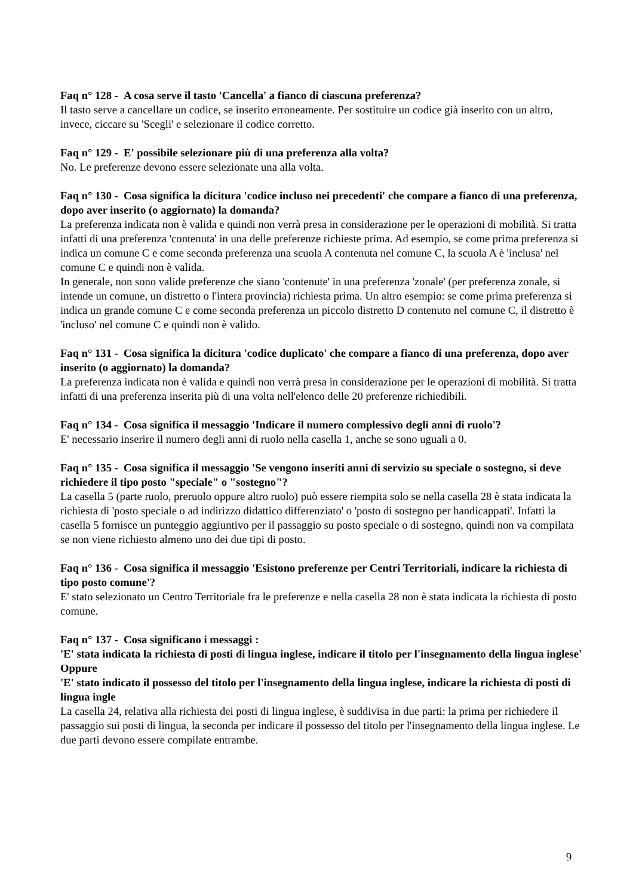Faq n° 128 - A cosa serve il tasto 'Cancella' a fianco di ciascuna preferenza?
Il tasto serve a cancellare un codice, se inserito erroneamente. Per sostituire un codice già inserito con un altro, invece, ciccare su 'Scegli' e selezionare il codice corretto.
Faq n° 129 - E' possibile selezionare più di una preferenza alla volta?
No. Le preferenze devono essere selezionate una alla volta.
Faq n° 130 - Cosa significa la dicitura 'codice incluso nei precedenti' che compare a fianco di una preferenza, dopo aver inserito (o aggiornato) la domanda?
La preferenza indicata non è valida e quindi non verrà presa in considerazione per le operazioni di mobilità. Si tratta infatti di una preferenza 'contenuta' in una delle preferenze richieste prima. Ad esempio, se come prima preferenza si indica un comune C e come seconda preferenza una scuola A contenuta nel comune C, la scuola A è 'inclusa' nel comune C e quindi non è valida.
In generale, non sono valide preferenze che siano 'contenute' in una preferenza 'zonale' (per preferenza zonale, si intende un comune, un distretto o l'intera provincia) richiesta prima. Un altro esempio: se come prima preferenza si indica un grande comune C e come seconda preferenza un piccolo distretto D contenuto nel comune C, il distretto è 'incluso' nel comune C e quindi non è valido.
Faq n° 131 - Cosa significa la dicitura 'codice duplicato' che compare a fianco di una preferenza, dopo aver inserito (o aggiornato) la domanda?
La preferenza indicata non è valida e quindi non verrà presa in considerazione per le operazioni di mobilità. Si tratta infatti di una preferenza inserita più di una volta nell'elenco delle 20 preferenze richiedibili.
Faq n° 134 - Cosa significa il messaggio 'Indicare il numero complessivo degli anni di ruolo'?
E' necessario inserire il numero degli anni di ruolo nella casella 1, anche se sono uguali a 0.
Faq n° 135 - Cosa significa il messaggio 'Se vengono inseriti anni di servizio su speciale o sostegno, si deve richiedere il tipo posto "speciale" o "sostegno"?
La casella 5 (parte ruolo, preruolo oppure altro ruolo) può essere riempita solo se nella casella 28 è stata indicata la richiesta di 'posto speciale o ad indirizzo didattico differenziato' o 'posto di sostegno per handicappati'. Infatti la casella 5 fornisce un punteggio aggiuntivo per il passaggio su posto speciale o di sostegno, quindi non va compilata se non viene richiesto almeno uno dei due tipi di posto.
Faq n° 136 - Cosa significa il messaggio 'Esistono preferenze per Centri Territoriali, indicare la richiesta di tipo posto comune'?
E' stato selezionato un Centro Territoriale fra le preferenze e nella casella 28 non è stata indicata la richiesta di posto comune.
Faq n° 137 - Cosa significano i messaggi :
'E' stata indicata la richiesta di posti di lingua inglese, indicare il titolo per l'insegnamento della lingua inglese'
Oppure
'E' stato indicato il possesso del titolo per l'insegnamento della lingua inglese, indicare la richiesta di posti di lingua ingle
La casella 24, relativa alla richiesta dei posti di lingua inglese, è suddivisa in due parti: la prima per richiedere il passaggio sui posti di lingua, la seconda per indicare il possesso del titolo per l'insegnamento della lingua inglese. Le due parti devono essere compilate entrambe.
9